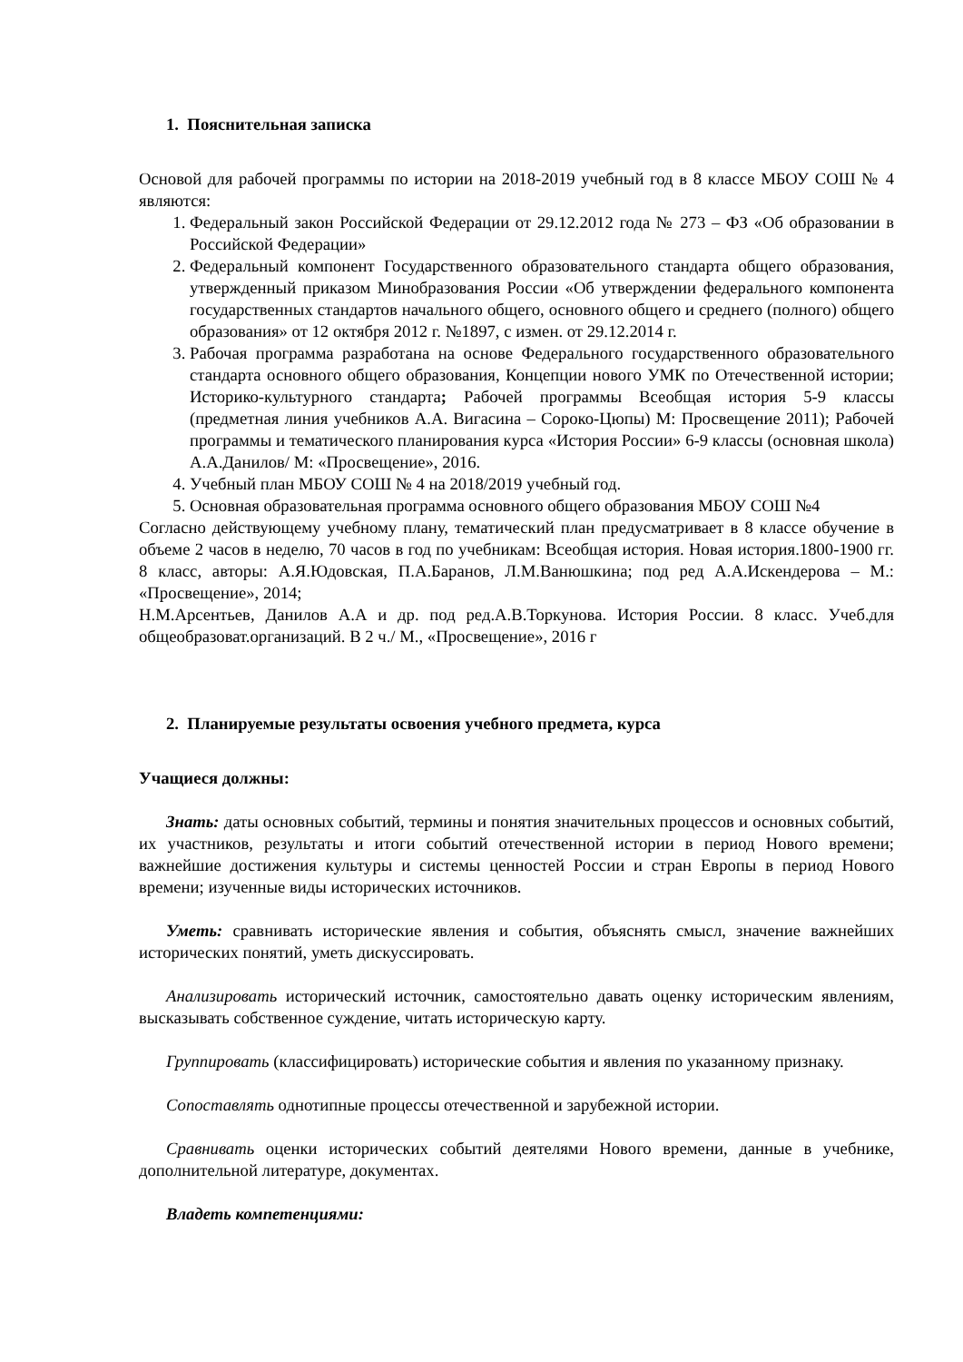1. Пояснительная записка
Основой для рабочей программы по истории на 2018-2019 учебный год в 8 классе МБОУ СОШ № 4 являются:
1. Федеральный закон Российской Федерации от 29.12.2012 года № 273 – ФЗ «Об образовании в Российской Федерации»
2. Федеральный компонент Государственного образовательного стандарта общего образования, утвержденный приказом Минобразования России «Об утверждении федерального компонента государственных стандартов начального общего, основного общего и среднего (полного) общего образования» от 12 октября 2012 г. №1897, с измен. от 29.12.2014 г.
3. Рабочая программа разработана на основе Федерального государственного образовательного стандарта основного общего образования, Концепции нового УМК по Отечественной истории; Историко-культурного стандарта; Рабочей программы Всеобщая история 5-9 классы (предметная линия учебников А.А. Вигасина – Сороко-Цюпы) М: Просвещение 2011); Рабочей программы и тематического планирования курса «История России» 6-9 классы (основная школа) А.А.Данилов/ М: «Просвещение», 2016.
4. Учебный план МБОУ СОШ № 4 на 2018/2019 учебный год.
5. Основная образовательная программа основного общего образования МБОУ СОШ №4
Согласно действующему учебному плану, тематический план предусматривает в 8 классе обучение в объеме 2 часов в неделю, 70 часов в год по учебникам: Всеобщая история. Новая история.1800-1900 гг. 8 класс, авторы: А.Я.Юдовская, П.А.Баранов, Л.М.Ванюшкина; под ред А.А.Искендерова – М.: «Просвещение», 2014;
Н.М.Арсентьев, Данилов А.А и др. под ред.А.В.Торкунова. История России. 8 класс. Учеб.для общеобразоват.организаций. В 2 ч./ М., «Просвещение», 2016 г
2. Планируемые результаты освоения учебного предмета, курса
Учащиеся должны:
Знать: даты основных событий, термины и понятия значительных процессов и основных событий, их участников, результаты и итоги событий отечественной истории в период Нового времени; важнейшие достижения культуры и системы ценностей России и стран Европы в период Нового времени; изученные виды исторических источников.
Уметь: сравнивать исторические явления и события, объяснять смысл, значение важнейших исторических понятий, уметь дискуссировать.
Анализировать исторический источник, самостоятельно давать оценку историческим явлениям, высказывать собственное суждение, читать историческую карту.
Группировать (классифицировать) исторические события и явления по указанному признаку.
Сопоставлять однотипные процессы отечественной и зарубежной истории.
Сравнивать оценки исторических событий деятелями Нового времени, данные в учебнике, дополнительной литературе, документах.
Владеть компетенциями: